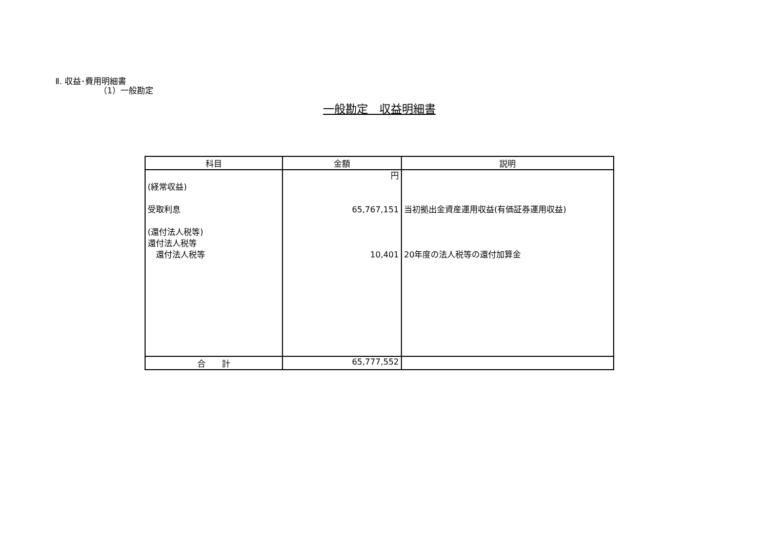Ⅱ. 収益･費用明細書
（1）一般勘定
一般勘定　収益明細書
| 科目 | 金額 | 説明 |
| --- | --- | --- |
| (経常収益) 受取利息 (還付法人税等) 還付法人税等 還付法人税等 | 円 65,767,151 10,401 | 当初拠出金資産運用収益(有価証券運用収益) 20年度の法人税等の還付加算金 |
| 合 計 | 65,777,552 | |